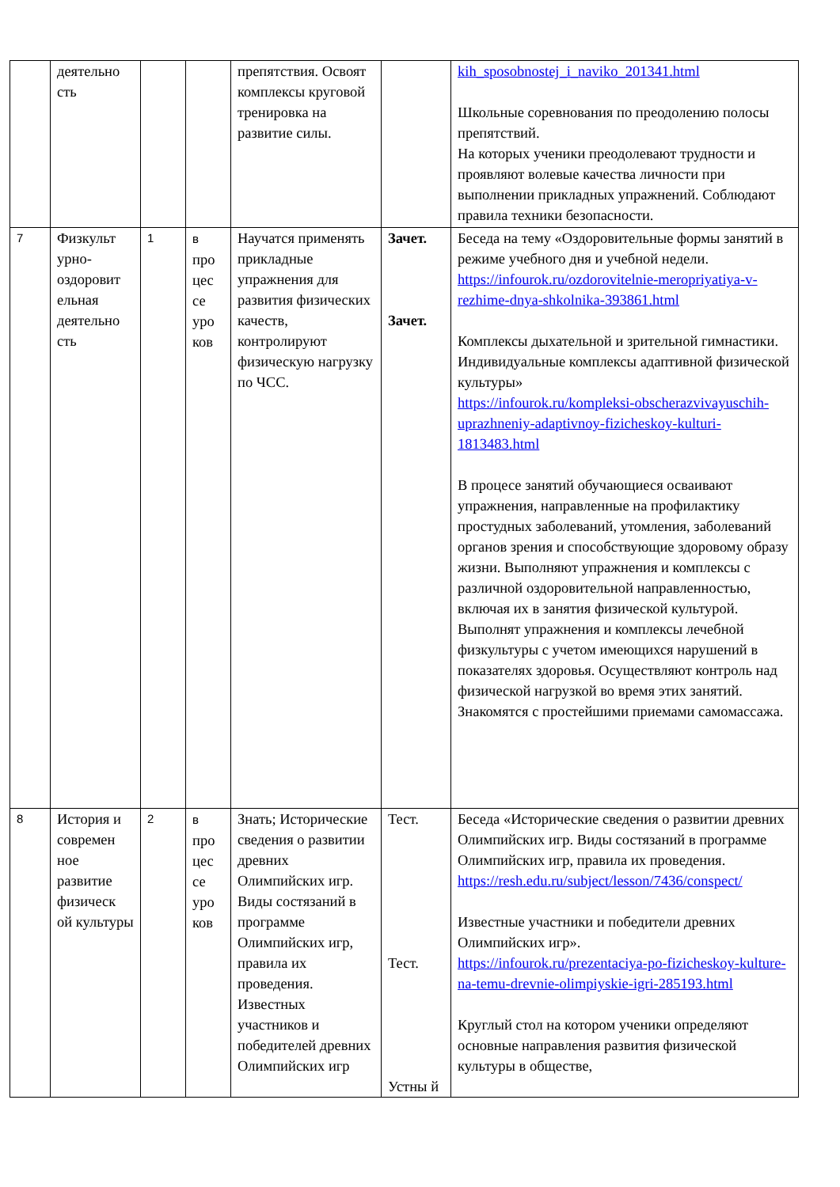| | деятельно сть | | | препятствия. Освоят комплексы круговой тренировка на развитие силы. | | kih_sposobnostej_i_naviko_201341.html Школьные соревнования по преодолению полосы препятствий. На которых ученики преодолевают трудности и проявляют волевые качества личности при выполнении прикладных упражнений. Соблюдают правила техники безопасности. |
| 7 | Физкульт урно-оздоровит ельная деятельно сть | 1 | в про цес се уро ков | Научатся применять прикладные упражнения для развития физических качеств, контролируют физическую нагрузку по ЧСС. | Зачет. Зачет. | Беседа на тему «Оздоровительные формы занятий в режиме учебного дня и учебной недели. https://infourok.ru/ozdorovitelnie-meropriyatiya-v-rezhime-dnya-shkolnika-393861.html Комплексы дыхательной и зрительной гимнастики. Индивидуальные комплексы адаптивной физической культуры» https://infourok.ru/kompleksi-obscherazvivayuschih-uprazhneniy-adaptivnoy-fizicheskoy-kulturi-1813483.html В процесе занятий обучающиеся осваивают упражнения, направленные на профилактику простудных заболеваний, утомления, заболеваний органов зрения и способствующие здоровому образу жизни. Выполняют упражнения и комплексы с различной оздоровительной направленностью, включая их в занятия физической культурой. Выполнят упражнения и комплексы лечебной физкультуры с учетом имеющихся нарушений в показателях здоровья. Осуществляют контроль над физической нагрузкой во время этих занятий. Знакомятся с простейшими приемами самомассажа. |
| 8 | История и современ ное развитие физическ ой культуры | 2 | в про цес се уро ков | Знать; Исторические сведения о развитии древних Олимпийских игр. Виды состязаний в программе Олимпийских игр, правила их проведения. Известных участников и победителей древних Олимпийских игр | Тест. Тест. Устны й | Беседа «Исторические сведения о развитии древних Олимпийских игр. Виды состязаний в программе Олимпийских игр, правила их проведения. https://resh.edu.ru/subject/lesson/7436/conspect/ Известные участники и победители древних Олимпийских игр». https://infourok.ru/prezentaciya-po-fizicheskoy-kulture-na-temu-drevnie-olimpiyskie-igri-285193.html Круглый стол на котором ученики определяют основные направления развития физической культуры в обществе, |